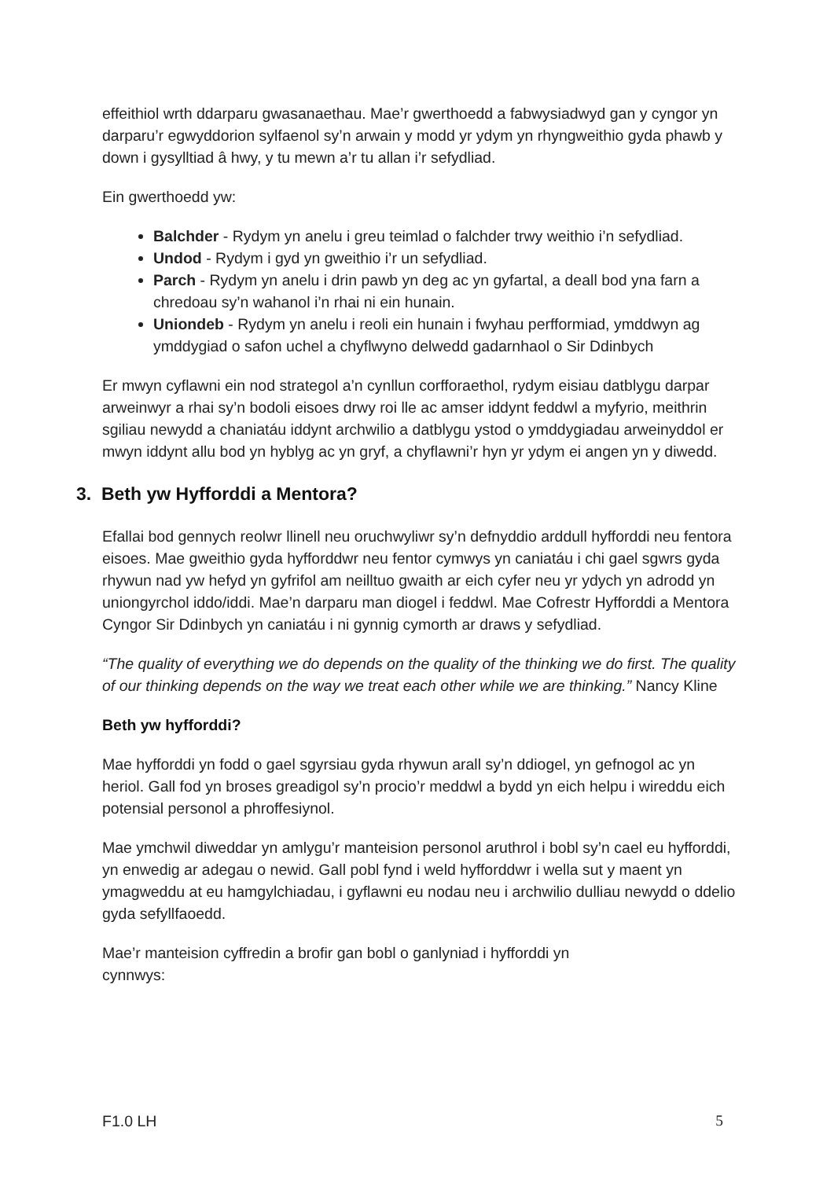effeithiol wrth ddarparu gwasanaethau. Mae’r gwerthoedd a fabwysiadwyd gan y cyngor yn darparu’r egwyddorion sylfaenol sy’n arwain y modd yr ydym yn rhyngweithio gyda phawb y down i gysylltiad â hwy, y tu mewn a’r tu allan i’r sefydliad.
Ein gwerthoedd yw:
Balchder - Rydym yn anelu i greu teimlad o falchder trwy weithio i’n sefydliad.
Undod - Rydym i gyd yn gweithio i’r un sefydliad.
Parch - Rydym yn anelu i drin pawb yn deg ac yn gyfartal, a deall bod yna farn a chredoau sy’n wahanol i’n rhai ni ein hunain.
Uniondeb - Rydym yn anelu i reoli ein hunain i fwyhau perfformiad, ymddwyn ag ymddygiad o safon uchel a chyflwyno delwedd gadarnhaol o Sir Ddinbych
Er mwyn cyflawni ein nod strategol a’n cynllun corfforaethol, rydym eisiau datblygu darpar arweinwyr a rhai sy’n bodoli eisoes drwy roi lle ac amser iddynt feddwl a myfyrio, meithrin sgiliau newydd a chaniatáu iddynt archwilio a datblygu ystod o ymddygiadau arweinyddol er mwyn iddynt allu bod yn hyblyg ac yn gryf, a chyflawni’r hyn yr ydym ei angen yn y diwedd.
3. Beth yw Hyfforddi a Mentora?
Efallai bod gennych reolwr llinell neu oruchwyliwr sy’n defnyddio arddull hyfforddi neu fentora eisoes. Mae gweithio gyda hyfforddwr neu fentor cymwys yn caniatáu i chi gael sgwrs gyda rhywun nad yw hefyd yn gyfrifol am neilltuo gwaith ar eich cyfer neu yr ydych yn adrodd yn uniongyrchol iddo/iddi. Mae’n darparu man diogel i feddwl. Mae Cofrestr Hyfforddi a Mentora Cyngor Sir Ddinbych yn caniatáu i ni gynnig cymorth ar draws y sefydliad.
“The quality of everything we do depends on the quality of the thinking we do first. The quality of our thinking depends on the way we treat each other while we are thinking.” Nancy Kline
Beth yw hyfforddi?
Mae hyfforddi yn fodd o gael sgyrsiau gyda rhywun arall sy’n ddiogel, yn gefnogol ac yn heriol. Gall fod yn broses greadigol sy’n procio’r meddwl a bydd yn eich helpu i wireddu eich potensial personol a phroffesiynol.
Mae ymchwil diweddar yn amlygu’r manteision personol aruthrol i bobl sy’n cael eu hyfforddi, yn enwedig ar adegau o newid. Gall pobl fynd i weld hyfforddwr i wella sut y maent yn ymagweddu at eu hamgylchiadau, i gyflawni eu nodau neu i archwilio dulliau newydd o ddelio gyda sefyllfaoedd.
Mae’r manteision cyffredin a brofir gan bobl o ganlyniad i hyfforddi yn
cynnwys:
F1.0 LH 5